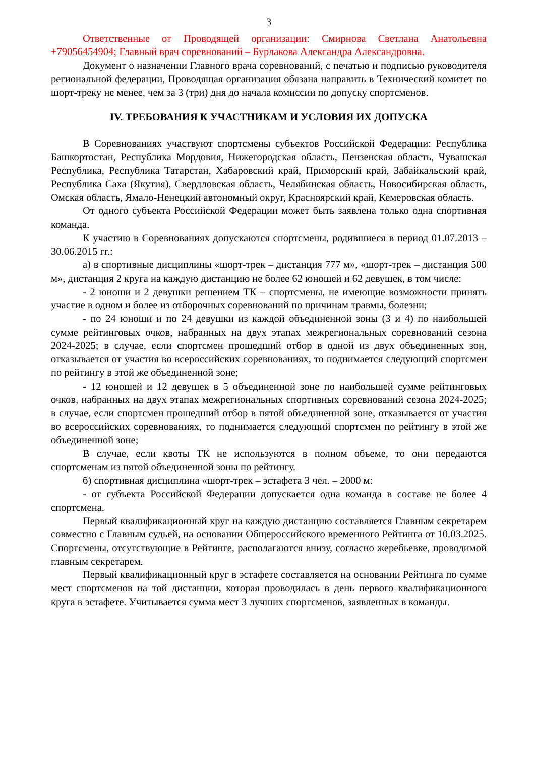3
Ответственные от Проводящей организации: Смирнова Светлана Анатольевна +79056454904; Главный врач соревнований – Бурлакова Александра Александровна.
Документ о назначении Главного врача соревнований, с печатью и подписью руководителя региональной федерации, Проводящая организация обязана направить в Технический комитет по шорт-треку не менее, чем за 3 (три) дня до начала комиссии по допуску спортсменов.
IV. ТРЕБОВАНИЯ К УЧАСТНИКАМ И УСЛОВИЯ ИХ ДОПУСКА
В Соревнованиях участвуют спортсмены субъектов Российской Федерации: Республика Башкортостан, Республика Мордовия, Нижегородская область, Пензенская область, Чувашская Республика, Республика Татарстан, Хабаровский край, Приморский край, Забайкальский край, Республика Саха (Якутия), Свердловская область, Челябинская область, Новосибирская область, Омская область, Ямало-Ненецкий автономный округ, Красноярский край, Кемеровская область.
От одного субъекта Российской Федерации может быть заявлена только одна спортивная команда.
К участию в Соревнованиях допускаются спортсмены, родившиеся в период 01.07.2013 – 30.06.2015 гг.:
а) в спортивные дисциплины «шорт-трек – дистанция 777 м», «шорт-трек – дистанция 500 м», дистанция 2 круга на каждую дистанцию не более 62 юношей и 62 девушек, в том числе:
- 2 юноши и 2 девушки решением ТК – спортсмены, не имеющие возможности принять участие в одном и более из отборочных соревнований по причинам травмы, болезни;
- по 24 юноши и по 24 девушки из каждой объединенной зоны (3 и 4) по наибольшей сумме рейтинговых очков, набранных на двух этапах межрегиональных соревнований сезона 2024-2025; в случае, если спортсмен прошедший отбор в одной из двух объединенных зон, отказывается от участия во всероссийских соревнованиях, то поднимается следующий спортсмен по рейтингу в этой же объединенной зоне;
- 12 юношей и 12 девушек в 5 объединенной зоне по наибольшей сумме рейтинговых очков, набранных на двух этапах межрегиональных спортивных соревнований сезона 2024-2025; в случае, если спортсмен прошедший отбор в пятой объединенной зоне, отказывается от участия во всероссийских соревнованиях, то поднимается следующий спортсмен по рейтингу в этой же объединенной зоне;
В случае, если квоты ТК не используются в полном объеме, то они передаются спортсменам из пятой объединенной зоны по рейтингу.
б) спортивная дисциплина «шорт-трек – эстафета 3 чел. – 2000 м:
- от субъекта Российской Федерации допускается одна команда в составе не более 4 спортсмена.
Первый квалификационный круг на каждую дистанцию составляется Главным секретарем совместно с Главным судьей, на основании Общероссийского временного Рейтинга от 10.03.2025. Спортсмены, отсутствующие в Рейтинге, располагаются внизу, согласно жеребьевке, проводимой главным секретарем.
Первый квалификационный круг в эстафете составляется на основании Рейтинга по сумме мест спортсменов на той дистанции, которая проводилась в день первого квалификационного круга в эстафете. Учитывается сумма мест 3 лучших спортсменов, заявленных в команды.